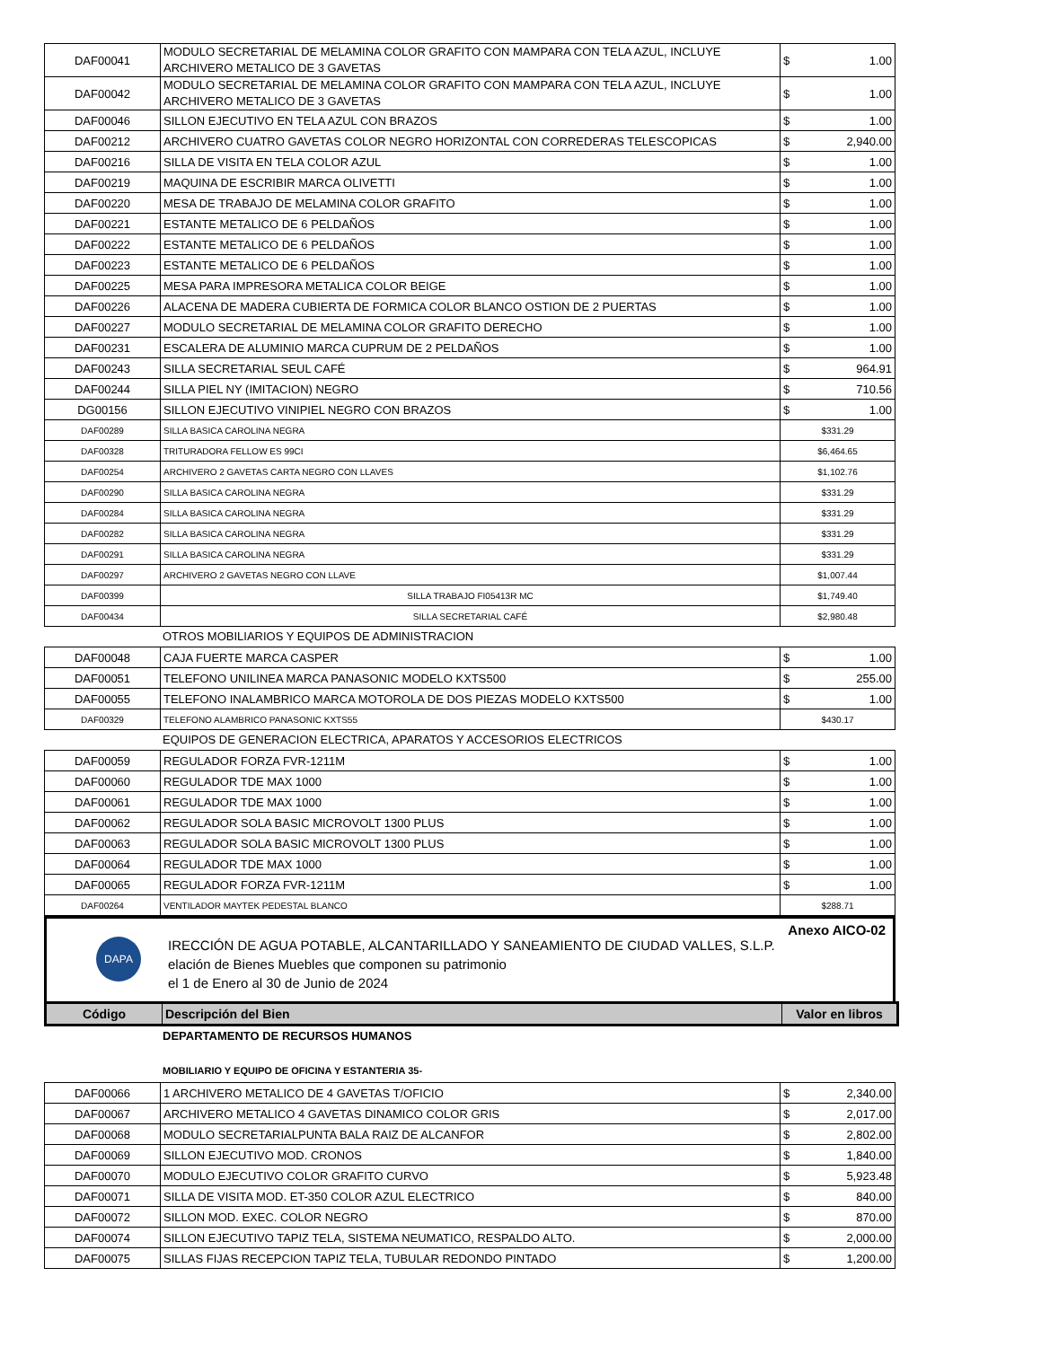| DAF00041 | MODULO SECRETARIAL DE MELAMINA COLOR GRAFITO CON MAMPARA CON TELA AZUL, INCLUYE ARCHIVERO METALICO DE 3 GAVETAS | $ 1.00 |
| DAF00042 | MODULO SECRETARIAL DE MELAMINA COLOR GRAFITO CON MAMPARA CON TELA AZUL, INCLUYE ARCHIVERO METALICO DE 3 GAVETAS | $ 1.00 |
| DAF00046 | SILLON EJECUTIVO EN TELA AZUL CON BRAZOS | $ 1.00 |
| DAF00212 | ARCHIVERO CUATRO GAVETAS COLOR NEGRO HORIZONTAL CON CORREDERAS TELESCOPICAS | $ 2,940.00 |
| DAF00216 | SILLA DE VISITA EN TELA COLOR AZUL | $ 1.00 |
| DAF00219 | MAQUINA DE ESCRIBIR MARCA OLIVETTI | $ 1.00 |
| DAF00220 | MESA DE TRABAJO DE MELAMINA COLOR GRAFITO | $ 1.00 |
| DAF00221 | ESTANTE METALICO DE 6 PELDAÑOS | $ 1.00 |
| DAF00222 | ESTANTE METALICO DE 6 PELDAÑOS | $ 1.00 |
| DAF00223 | ESTANTE METALICO DE 6 PELDAÑOS | $ 1.00 |
| DAF00225 | MESA PARA IMPRESORA METALICA COLOR BEIGE | $ 1.00 |
| DAF00226 | ALACENA DE MADERA CUBIERTA DE FORMICA COLOR BLANCO OSTION DE 2 PUERTAS | $ 1.00 |
| DAF00227 | MODULO SECRETARIAL DE MELAMINA COLOR GRAFITO DERECHO | $ 1.00 |
| DAF00231 | ESCALERA DE ALUMINIO MARCA CUPRUM DE 2 PELDAÑOS | $ 1.00 |
| DAF00243 | SILLA SECRETARIAL SEUL CAFÉ | $ 964.91 |
| DAF00244 | SILLA PIEL NY (IMITACION) NEGRO | $ 710.56 |
| DG00156 | SILLON EJECUTIVO VINIPIEL NEGRO CON BRAZOS | $ 1.00 |
| DAF00289 | SILLA BASICA CAROLINA NEGRA | $331.29 |
| DAF00328 | TRITURADORA FELLOW ES 99CI | $6,464.65 |
| DAF00254 | ARCHIVERO 2 GAVETAS CARTA NEGRO CON LLAVES | $1,102.76 |
| DAF00290 | SILLA BASICA CAROLINA NEGRA | $331.29 |
| DAF00284 | SILLA BASICA CAROLINA NEGRA | $331.29 |
| DAF00282 | SILLA BASICA CAROLINA NEGRA | $331.29 |
| DAF00291 | SILLA BASICA CAROLINA NEGRA | $331.29 |
| DAF00297 | ARCHIVERO 2 GAVETAS NEGRO CON LLAVE | $1,007.44 |
| DAF00399 | SILLA TRABAJO FI05413R MC | $1,749.40 |
| DAF00434 | SILLA SECRETARIAL CAFÉ | $2,980.48 |
OTROS MOBILIARIOS Y EQUIPOS DE ADMINISTRACION
| DAF00048 | CAJA FUERTE MARCA CASPER | $ 1.00 |
| DAF00051 | TELEFONO UNILINEA MARCA PANASONIC MODELO KXTS500 | $ 255.00 |
| DAF00055 | TELEFONO INALAMBRICO MARCA MOTOROLA DE DOS PIEZAS MODELO KXTS500 | $ 1.00 |
| DAF00329 | TELEFONO ALAMBRICO PANASONIC KXTS55 | $430.17 |
EQUIPOS DE GENERACION ELECTRICA, APARATOS Y ACCESORIOS ELECTRICOS
| DAF00059 | REGULADOR FORZA FVR-1211M | $ 1.00 |
| DAF00060 | REGULADOR TDE MAX 1000 | $ 1.00 |
| DAF00061 | REGULADOR TDE MAX 1000 | $ 1.00 |
| DAF00062 | REGULADOR SOLA BASIC MICROVOLT 1300 PLUS | $ 1.00 |
| DAF00063 | REGULADOR SOLA BASIC MICROVOLT 1300 PLUS | $ 1.00 |
| DAF00064 | REGULADOR TDE MAX 1000 | $ 1.00 |
| DAF00065 | REGULADOR FORZA FVR-1211M | $ 1.00 |
| DAF00264 | VENTILADOR MAYTEK PEDESTAL BLANCO | $288.71 |
DAPA
Anexo AICO-02
IRECCIÓN DE AGUA POTABLE, ALCANTARILLADO Y SANEAMIENTO DE CIUDAD VALLES, S.L.P.
elación de Bienes Muebles que componen su patrimonio
el 1 de Enero al 30 de Junio de 2024
| Código | Descripción del Bien | Valor en libros |
| --- | --- | --- |
DEPARTAMENTO DE RECURSOS HUMANOS
MOBILIARIO Y EQUIPO DE OFICINA Y ESTANTERIA 35-
| DAF00066 | 1 ARCHIVERO METALICO DE 4 GAVETAS T/OFICIO | $ 2,340.00 |
| DAF00067 | ARCHIVERO METALICO 4 GAVETAS DINAMICO COLOR GRIS | $ 2,017.00 |
| DAF00068 | MODULO SECRETARIALPUNTA BALA RAIZ DE ALCANFOR | $ 2,802.00 |
| DAF00069 | SILLON EJECUTIVO MOD. CRONOS | $ 1,840.00 |
| DAF00070 | MODULO EJECUTIVO COLOR GRAFITO CURVO | $ 5,923.48 |
| DAF00071 | SILLA DE VISITA MOD. ET-350 COLOR AZUL ELECTRICO | $ 840.00 |
| DAF00072 | SILLON MOD. EXEC. COLOR NEGRO | $ 870.00 |
| DAF00074 | SILLON EJECUTIVO TAPIZ TELA, SISTEMA NEUMATICO, RESPALDO ALTO. | $ 2,000.00 |
| DAF00075 | SILLAS FIJAS RECEPCION TAPIZ TELA, TUBULAR REDONDO PINTADO | $ 1,200.00 |